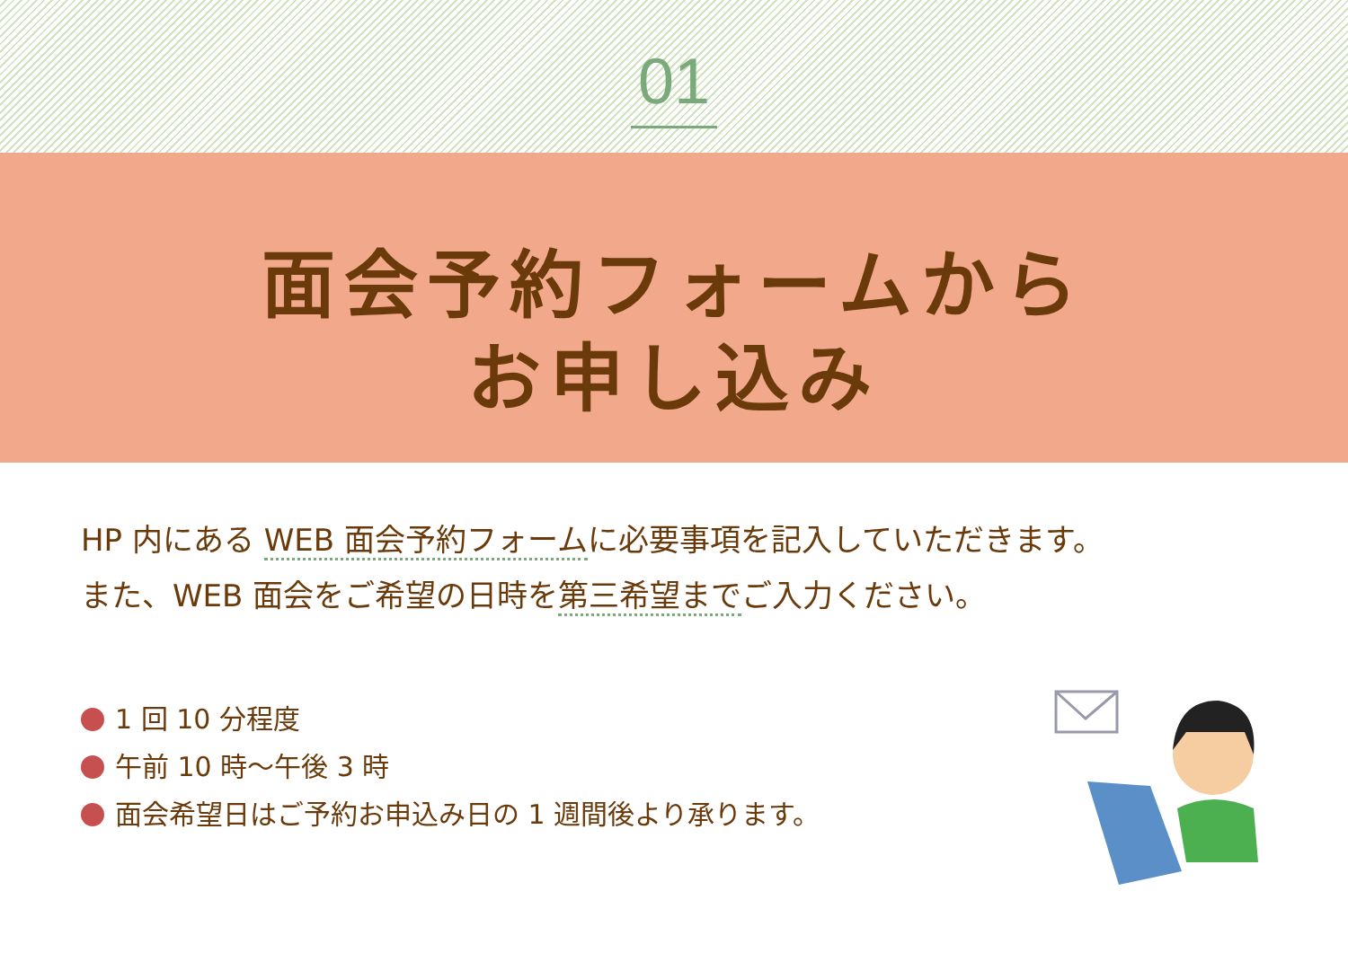01
面会予約フォームから
お申し込み
HP 内にある WEB 面会予約フォームに必要事項を記入していただきます。
また、WEB 面会をご希望の日時を第三希望までご入力ください。
1 回 10 分程度
午前 10 時～午後 3 時
面会希望日はご予約お申込み日の 1 週間後より承ります。